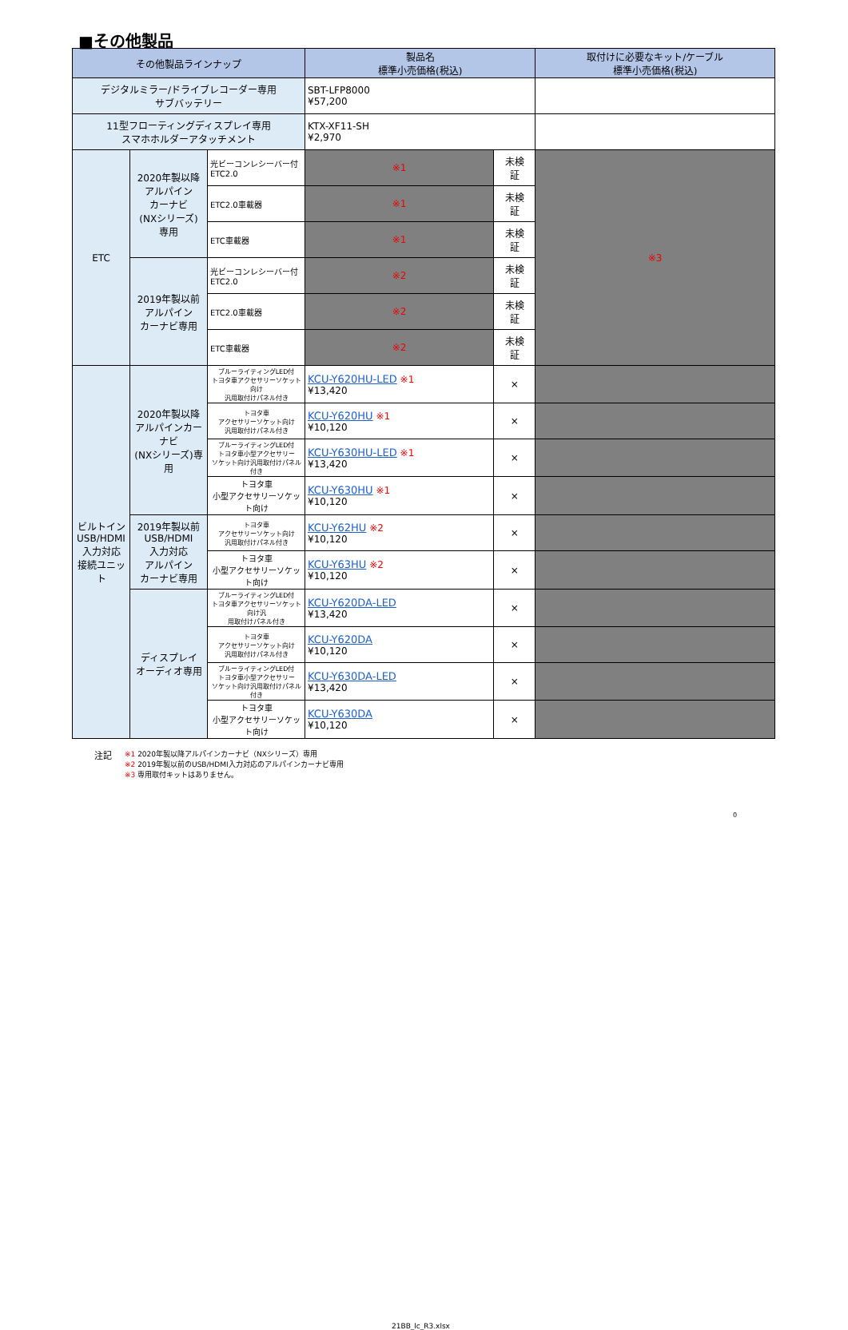■その他製品
| その他製品ラインナップ | | | 製品名 標準小売価格(税込) | | 取付けに必要なキット/ケーブル 標準小売価格(税込) |
| --- | --- | --- | --- | --- | --- |
| デジタルミラー/ドライブレコーダー専用 サブバッテリー | | | SBT-LFP8000 ¥57,200 | | |
| 11型フローティングディスプレイ専用 スマホホルダーアタッチメント | | | KTX-XF11-SH ¥2,970 | | |
| ETC | 2020年製以降 アルパイン カーナビ (NXシリーズ) 専用 | 光ビーコンレシーバー付 ETC2.0 | ※1 | 未検 証 | ※3 |
| | | ETC2.0車載器 | ※1 | 未検 証 | |
| | | ETC車載器 | ※1 | 未検 証 | |
| | 2019年製以前 アルパイン カーナビ専用 | 光ビーコンレシーバー付 ETC2.0 | ※2 | 未検 証 | |
| | | ETC2.0車載器 | ※2 | 未検 証 | |
| | | ETC車載器 | ※2 | 未検 証 | |
| ビルトイン USB/HDMI 入力対応 接続ユニット | 2020年製以降 アルパインカーナビ (NXシリーズ)専用 | ブルーライティングLED付 トヨタ車アクセサリーソケット向け 汎用取付けパネル付き | KCU-Y620HU-LED ※1 ¥13,420 | × | |
| | | トヨタ車 アクセサリーソケット向け 汎用取付けパネル付き | KCU-Y620HU ※1 ¥10,120 | × | |
| | | ブルーライティングLED付 トヨタ車小型アクセサリー ソケット向け汎用取付けパネル付き | KCU-Y630HU-LED ※1 ¥13,420 | × | |
| | | トヨタ車 小型アクセサリーソケット向け | KCU-Y630HU ※1 ¥10,120 | × | |
| | 2019年製以前 USB/HDMI 入力対応 アルパイン カーナビ専用 | トヨタ車 アクセサリーソケット向け 汎用取付けパネル付き | KCU-Y62HU ※2 ¥10,120 | × | |
| | | トヨタ車 小型アクセサリーソケット向け | KCU-Y63HU ※2 ¥10,120 | × | |
| | ディスプレイ オーディオ専用 | ブルーライティングLED付 トヨタ車アクセサリーソケット向け汎 用取付けパネル付き | KCU-Y620DA-LED ¥13,420 | × | |
| | | トヨタ車 アクセサリーソケット向け 汎用取付けパネル付き | KCU-Y620DA ¥10,120 | × | |
| | | ブルーライティングLED付 トヨタ車小型アクセサリー ソケット向け汎用取付けパネル付き | KCU-Y630DA-LED ¥13,420 | × | |
| | | トヨタ車 小型アクセサリーソケット向け | KCU-Y630DA ¥10,120 | × | |
注記
※1 2020年製以降アルパインカーナビ（NXシリーズ）専用
※2 2019年製以前のUSB/HDMI入力対応のアルパインカーナビ専用
※3 専用取付キットはありません。
0
21BB_lc_R3.xlsx